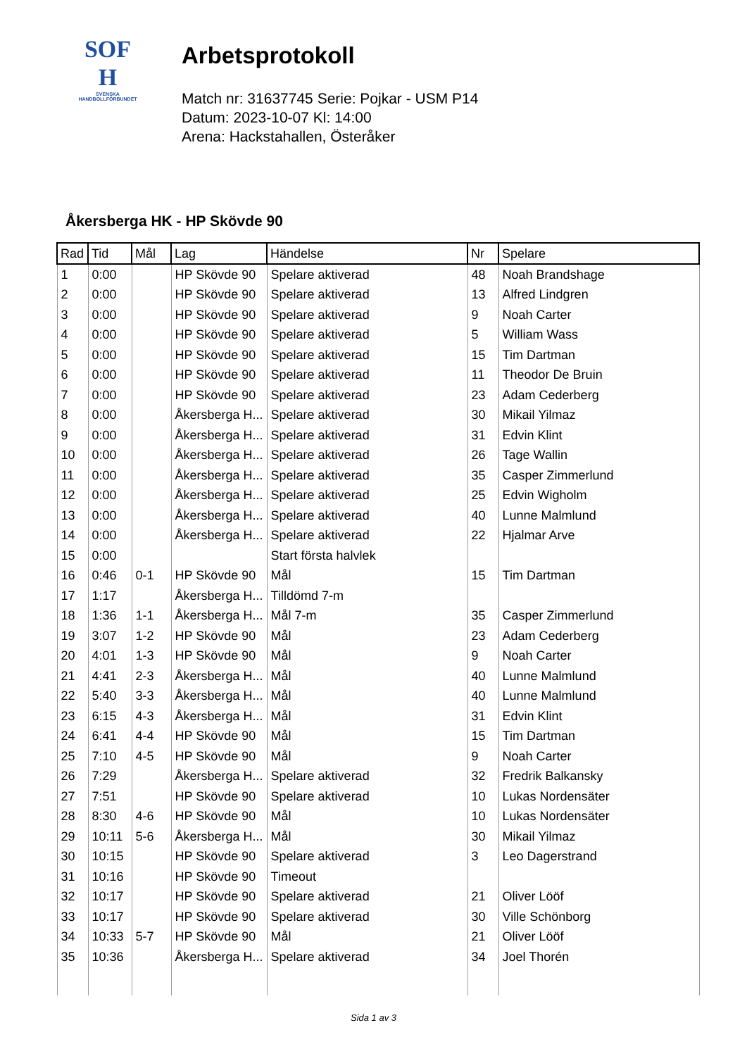SOF
H
SVENSKA
HANDBOLLFÖRBUNDET
Arbetsprotokoll
Match nr: 31637745 Serie: Pojkar - USM P14
Datum: 2023-10-07 Kl: 14:00
Arena: Hackstahallen, Österåker
Åkersberga HK - HP Skövde 90
| Rad | Tid | Mål | Lag | Händelse | Nr | Spelare |
| --- | --- | --- | --- | --- | --- | --- |
| 1 | 0:00 | | HP Skövde 90 | Spelare aktiverad | 48 | Noah Brandshage |
| 2 | 0:00 | | HP Skövde 90 | Spelare aktiverad | 13 | Alfred Lindgren |
| 3 | 0:00 | | HP Skövde 90 | Spelare aktiverad | 9 | Noah Carter |
| 4 | 0:00 | | HP Skövde 90 | Spelare aktiverad | 5 | William Wass |
| 5 | 0:00 | | HP Skövde 90 | Spelare aktiverad | 15 | Tim Dartman |
| 6 | 0:00 | | HP Skövde 90 | Spelare aktiverad | 11 | Theodor De Bruin |
| 7 | 0:00 | | HP Skövde 90 | Spelare aktiverad | 23 | Adam Cederberg |
| 8 | 0:00 | | Åkersberga H... | Spelare aktiverad | 30 | Mikail Yilmaz |
| 9 | 0:00 | | Åkersberga H... | Spelare aktiverad | 31 | Edvin Klint |
| 10 | 0:00 | | Åkersberga H... | Spelare aktiverad | 26 | Tage Wallin |
| 11 | 0:00 | | Åkersberga H... | Spelare aktiverad | 35 | Casper Zimmerlund |
| 12 | 0:00 | | Åkersberga H... | Spelare aktiverad | 25 | Edvin Wigholm |
| 13 | 0:00 | | Åkersberga H... | Spelare aktiverad | 40 | Lunne Malmlund |
| 14 | 0:00 | | Åkersberga H... | Spelare aktiverad | 22 | Hjalmar Arve |
| 15 | 0:00 | | | Start första halvlek | | |
| 16 | 0:46 | 0-1 | HP Skövde 90 | Mål | 15 | Tim Dartman |
| 17 | 1:17 | | Åkersberga H... | Tilldömd 7-m | | |
| 18 | 1:36 | 1-1 | Åkersberga H... | Mål 7-m | 35 | Casper Zimmerlund |
| 19 | 3:07 | 1-2 | HP Skövde 90 | Mål | 23 | Adam Cederberg |
| 20 | 4:01 | 1-3 | HP Skövde 90 | Mål | 9 | Noah Carter |
| 21 | 4:41 | 2-3 | Åkersberga H... | Mål | 40 | Lunne Malmlund |
| 22 | 5:40 | 3-3 | Åkersberga H... | Mål | 40 | Lunne Malmlund |
| 23 | 6:15 | 4-3 | Åkersberga H... | Mål | 31 | Edvin Klint |
| 24 | 6:41 | 4-4 | HP Skövde 90 | Mål | 15 | Tim Dartman |
| 25 | 7:10 | 4-5 | HP Skövde 90 | Mål | 9 | Noah Carter |
| 26 | 7:29 | | Åkersberga H... | Spelare aktiverad | 32 | Fredrik Balkansky |
| 27 | 7:51 | | HP Skövde 90 | Spelare aktiverad | 10 | Lukas Nordensäter |
| 28 | 8:30 | 4-6 | HP Skövde 90 | Mål | 10 | Lukas Nordensäter |
| 29 | 10:11 | 5-6 | Åkersberga H... | Mål | 30 | Mikail Yilmaz |
| 30 | 10:15 | | HP Skövde 90 | Spelare aktiverad | 3 | Leo Dagerstrand |
| 31 | 10:16 | | HP Skövde 90 | Timeout | | |
| 32 | 10:17 | | HP Skövde 90 | Spelare aktiverad | 21 | Oliver Lööf |
| 33 | 10:17 | | HP Skövde 90 | Spelare aktiverad | 30 | Ville Schönborg |
| 34 | 10:33 | 5-7 | HP Skövde 90 | Mål | 21 | Oliver Lööf |
| 35 | 10:36 | | Åkersberga H... | Spelare aktiverad | 34 | Joel Thorén |
Sida 1 av 3